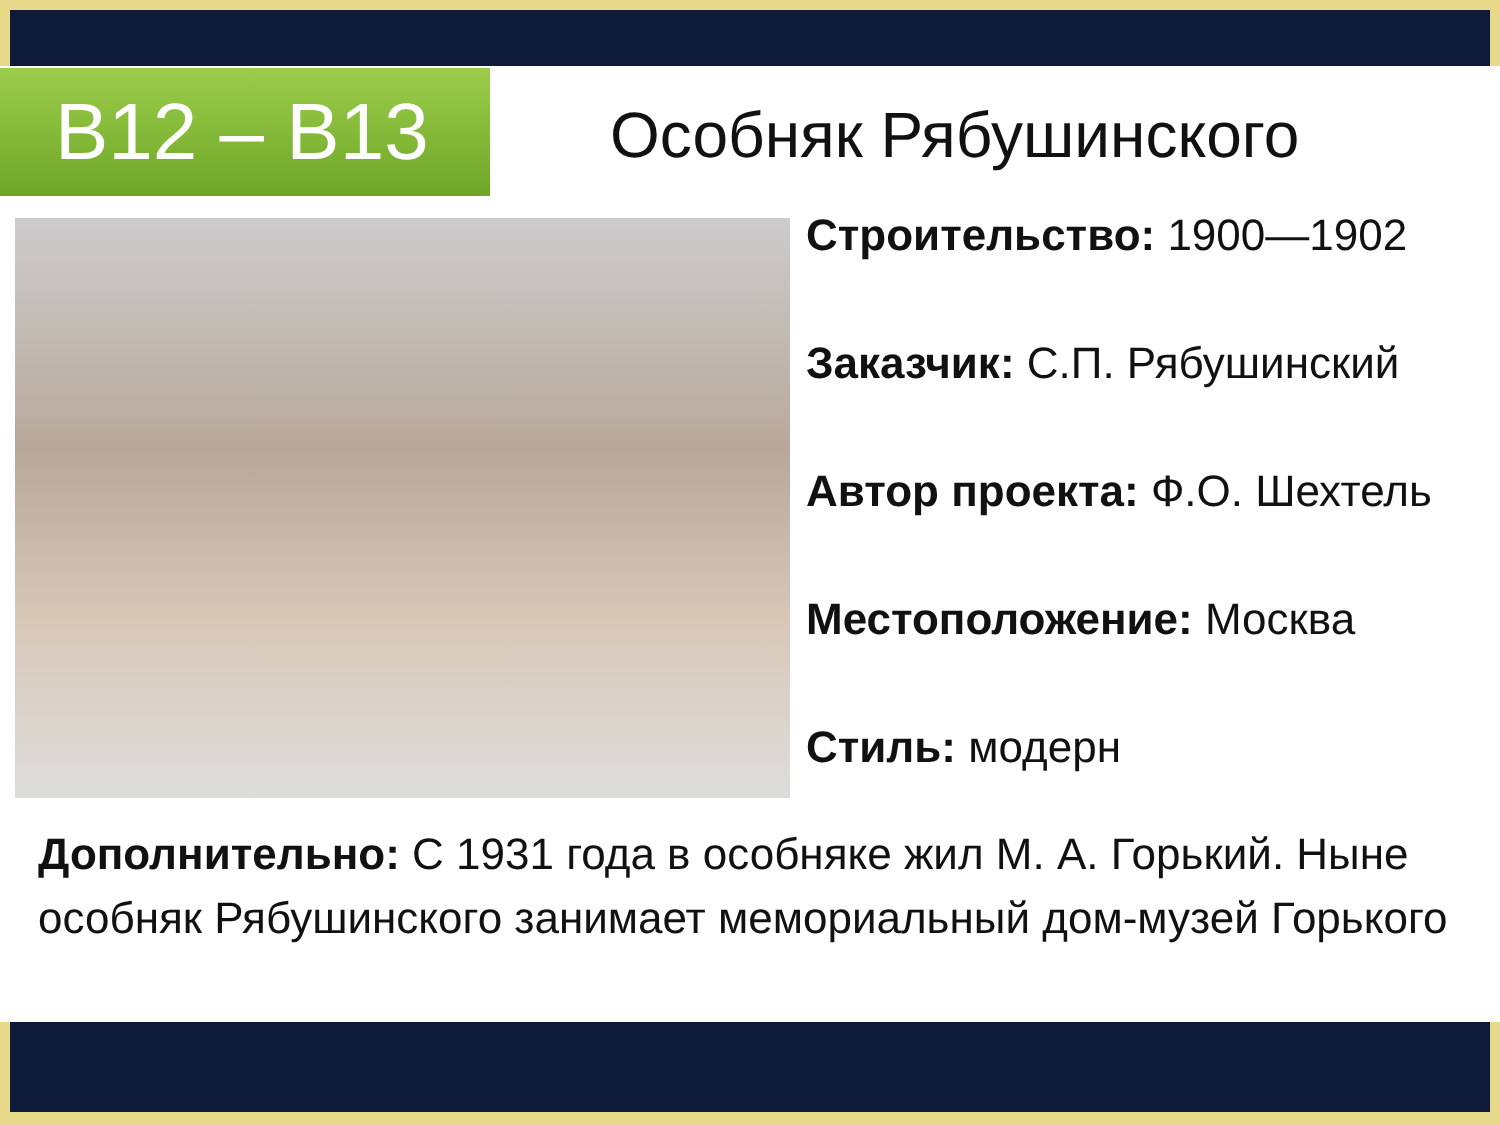B12 – B13 Особняк Рябушинского
Строительство: 1900—1902
Заказчик: С.П. Рябушинский
Автор проекта: Ф.О. Шехтель
Местоположение: Москва
Стиль: модерн
Дополнительно: С 1931 года в особняке жил М. А. Горький. Ныне особняк Рябушинского занимает мемориальный дом-музей Горького